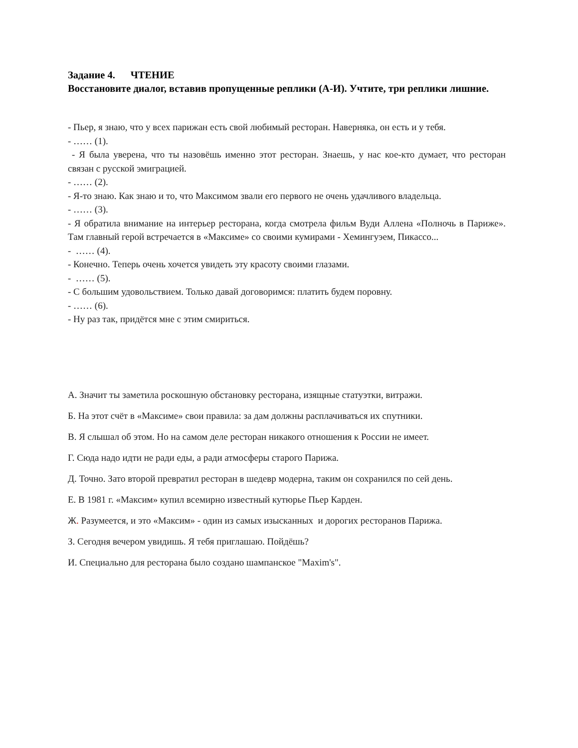Задание 4. ЧТЕНИЕ
Восстановите диалог, вставив пропущенные реплики (А-И). Учтите, три реплики лишние.
- Пьер, я знаю, что у всех парижан есть свой любимый ресторан. Наверняка, он есть и у тебя.
- …… (1).
- Я была уверена, что ты назовёшь именно этот ресторан. Знаешь, у нас кое-кто думает, что ресторан связан с русской эмиграцией.
- …… (2).
- Я-то знаю. Как знаю и то, что Максимом звали его первого не очень удачливого владельца.
- …… (3).
- Я обратила внимание на интерьер ресторана, когда смотрела фильм Вуди Аллена «Полночь в Париже». Там главный герой встречается в «Максиме» со своими кумирами - Хемингуэем, Пикассо...
- …… (4).
- Конечно. Теперь очень хочется увидеть эту красоту своими глазами.
- …… (5).
- С большим удовольствием. Только давай договоримся: платить будем поровну.
- …… (6).
- Ну раз так, придётся мне с этим смириться.
А. Значит ты заметила роскошную обстановку ресторана, изящные статуэтки, витражи.
Б. На этот счёт в «Максиме» свои правила: за дам должны расплачиваться их спутники.
В. Я слышал об этом. Но на самом деле ресторан никакого отношения к России не имеет.
Г. Сюда надо идти не ради еды, а ради атмосферы старого Парижа.
Д. Точно. Зато второй превратил ресторан в шедевр модерна, таким он сохранился по сей день.
Е. В 1981 г. «Максим» купил всемирно известный кутюрье Пьер Карден.
Ж. Разумеется, и это «Максим» - один из самых изысканных и дорогих ресторанов Парижа.
З. Сегодня вечером увидишь. Я тебя приглашаю. Пойдёшь?
И. Специально для ресторана было создано шампанское "Maxim's".